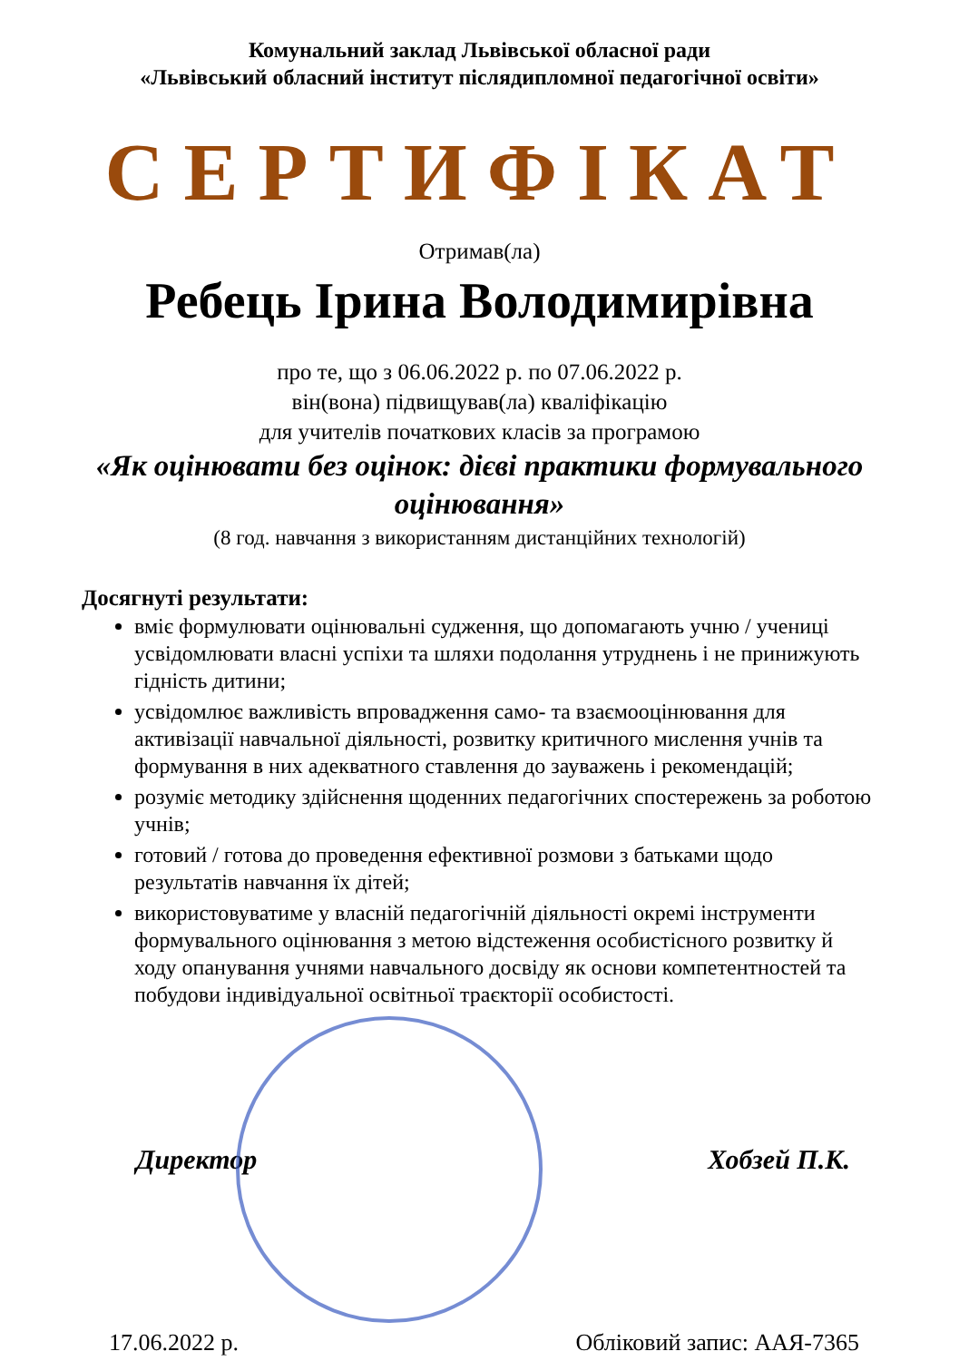Комунальний заклад Львівської обласної ради
«Львівський обласний інститут післядипломної педагогічної освіти»
СЕРТИФІКАТ
Отримав(ла)
Ребець Ірина Володимирівна
про те, що з 06.06.2022 р. по 07.06.2022 р.
він(вона) підвищував(ла) кваліфікацію
для учителів початкових класів за програмою
«Як оцінювати без оцінок: дієві практики формувального оцінювання»
(8 год. навчання з використанням дистанційних технологій)
Досягнуті результати:
вміє формулювати оцінювальні судження, що допомагають учню / учениці усвідомлювати власні успіхи та шляхи подолання утруднень і не принижують гідність дитини;
усвідомлює важливість впровадження само- та взаємооцінювання для активізації навчальної діяльності, розвитку критичного мислення учнів та формування в них адекватного ставлення до зауважень і рекомендацій;
розуміє методику здійснення щоденних педагогічних спостережень за роботою учнів;
готовий / готова до проведення ефективної розмови з батьками щодо результатів навчання їх дітей;
використовуватиме у власній педагогічній діяльності окремі інструменти формувального оцінювання з метою відстеження особистісного розвитку й ходу опанування учнями навчального досвіду як основи компетентностей та побудови індивідуальної освітньої траєкторії особистості.
Директор Хобзей П.К.
17.06.2022 р. Обліковий запис: ААЯ-7365